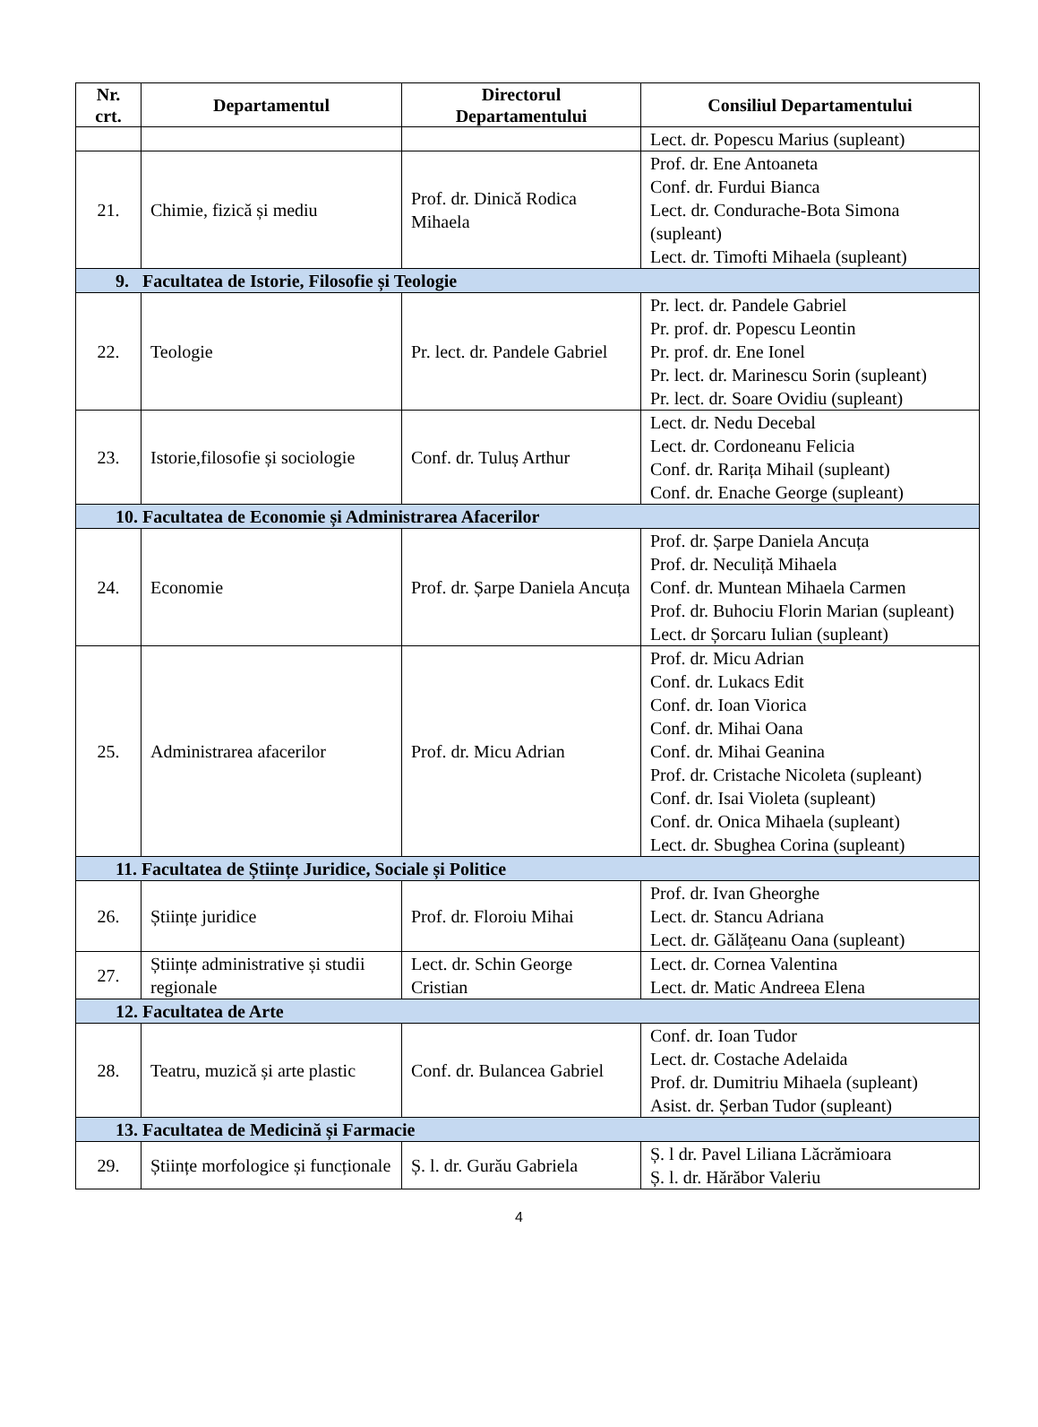| Nr. crt. | Departamentul | Directorul Departamentului | Consiliul Departamentului |
| --- | --- | --- | --- |
| | | | Lect. dr. Popescu Marius (supleant) |
| 21. | Chimie, fizică și mediu | Prof. dr. Dinică Rodica Mihaela | Prof. dr. Ene Antoaneta Conf. dr. Furdui Bianca Lect. dr. Condurache-Bota Simona (supleant) Lect. dr. Timofti Mihaela (supleant) |
| 9. Facultatea de Istorie, Filosofie și Teologie | | | |
| 22. | Teologie | Pr. lect. dr. Pandele Gabriel | Pr. lect. dr. Pandele Gabriel Pr. prof. dr. Popescu Leontin Pr. prof. dr. Ene Ionel Pr. lect. dr. Marinescu Sorin (supleant) Pr. lect. dr. Soare Ovidiu (supleant) |
| 23. | Istorie,filosofie și sociologie | Conf. dr. Tuluș Arthur | Lect. dr. Nedu Decebal Lect. dr. Cordoneanu Felicia Conf. dr. Rarița Mihail (supleant) Conf. dr. Enache George (supleant) |
| 10. Facultatea de Economie și Administrarea Afacerilor | | | |
| 24. | Economie | Prof. dr. Șarpe Daniela Ancuța | Prof. dr. Șarpe Daniela Ancuța Prof. dr. Neculiță Mihaela Conf. dr. Muntean Mihaela Carmen Prof. dr. Buhociu Florin Marian (supleant) Lect. dr Șorcaru Iulian (supleant) |
| 25. | Administrarea afacerilor | Prof. dr. Micu Adrian | Prof. dr. Micu Adrian Conf. dr. Lukacs Edit Conf. dr. Ioan Viorica Conf. dr. Mihai Oana Conf. dr. Mihai Geanina Prof. dr. Cristache Nicoleta (supleant) Conf. dr. Isai Violeta (supleant) Conf. dr. Onica Mihaela (supleant) Lect. dr. Sbughea Corina (supleant) |
| 11. Facultatea de Științe Juridice, Sociale și Politice | | | |
| 26. | Științe juridice | Prof. dr. Floroiu Mihai | Prof. dr. Ivan Gheorghe Lect. dr. Stancu Adriana Lect. dr. Gălățeanu Oana (supleant) |
| 27. | Științe administrative și studii regionale | Lect. dr. Schin George Cristian | Lect. dr. Cornea Valentina Lect. dr. Matic Andreea Elena |
| 12. Facultatea de Arte | | | |
| 28. | Teatru, muzică și arte plastic | Conf. dr. Bulancea Gabriel | Conf. dr. Ioan Tudor Lect. dr. Costache Adelaida Prof. dr. Dumitriu Mihaela (supleant) Asist. dr. Șerban Tudor (supleant) |
| 13. Facultatea de Medicină și Farmacie | | | |
| 29. | Științe morfologice și funcționale | Ș. l. dr. Gurău Gabriela | Ș. l dr. Pavel Liliana Lăcrămioara Ș. l. dr. Hărăbor Valeriu |
4